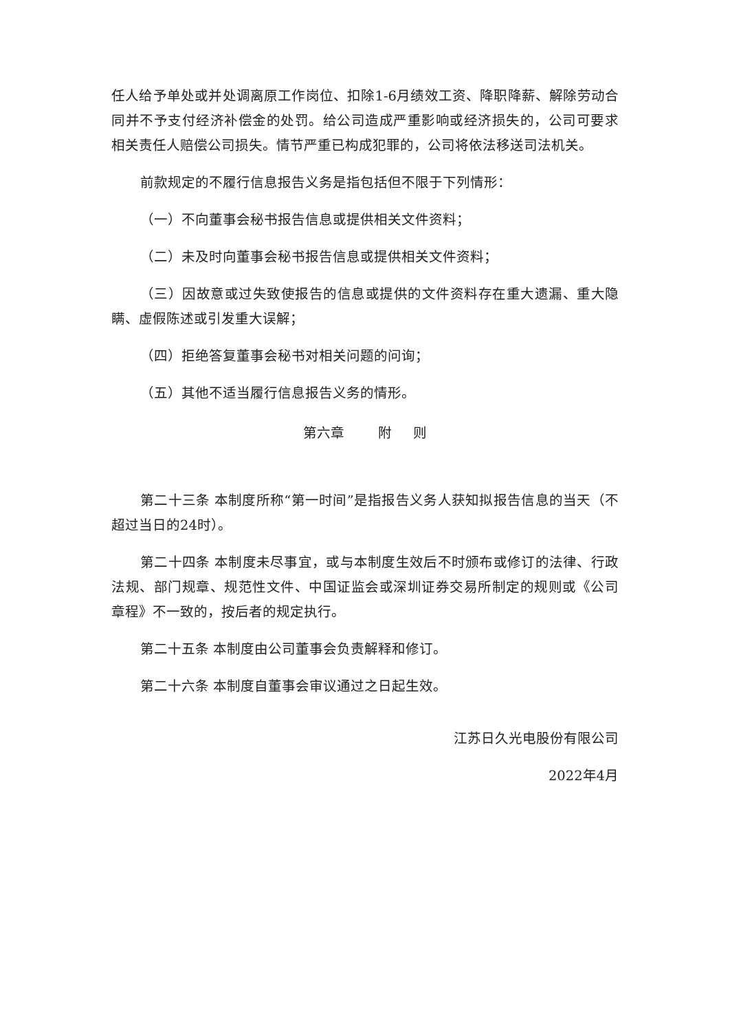任人给予单处或并处调离原工作岗位、扣除1-6月绩效工资、降职降薪、解除劳动合同并不予支付经济补偿金的处罚。给公司造成严重影响或经济损失的，公司可要求相关责任人赔偿公司损失。情节严重已构成犯罪的，公司将依法移送司法机关。
前款规定的不履行信息报告义务是指包括但不限于下列情形：
（一）不向董事会秘书报告信息或提供相关文件资料；
（二）未及时向董事会秘书报告信息或提供相关文件资料；
（三）因故意或过失致使报告的信息或提供的文件资料存在重大遗漏、重大隐瞒、虚假陈述或引发重大误解；
（四）拒绝答复董事会秘书对相关问题的问询；
（五）其他不适当履行信息报告义务的情形。
第六章 附 则
第二十三条 本制度所称“第一时间”是指报告义务人获知拟报告信息的当天（不超过当日的24时）。
第二十四条 本制度未尽事宜，或与本制度生效后不时颁布或修订的法律、行政法规、部门规章、规范性文件、中国证监会或深圳证券交易所制定的规则或《公司章程》不一致的，按后者的规定执行。
第二十五条 本制度由公司董事会负责解释和修订。
第二十六条 本制度自董事会审议通过之日起生效。
江苏日久光电股份有限公司
2022年4月